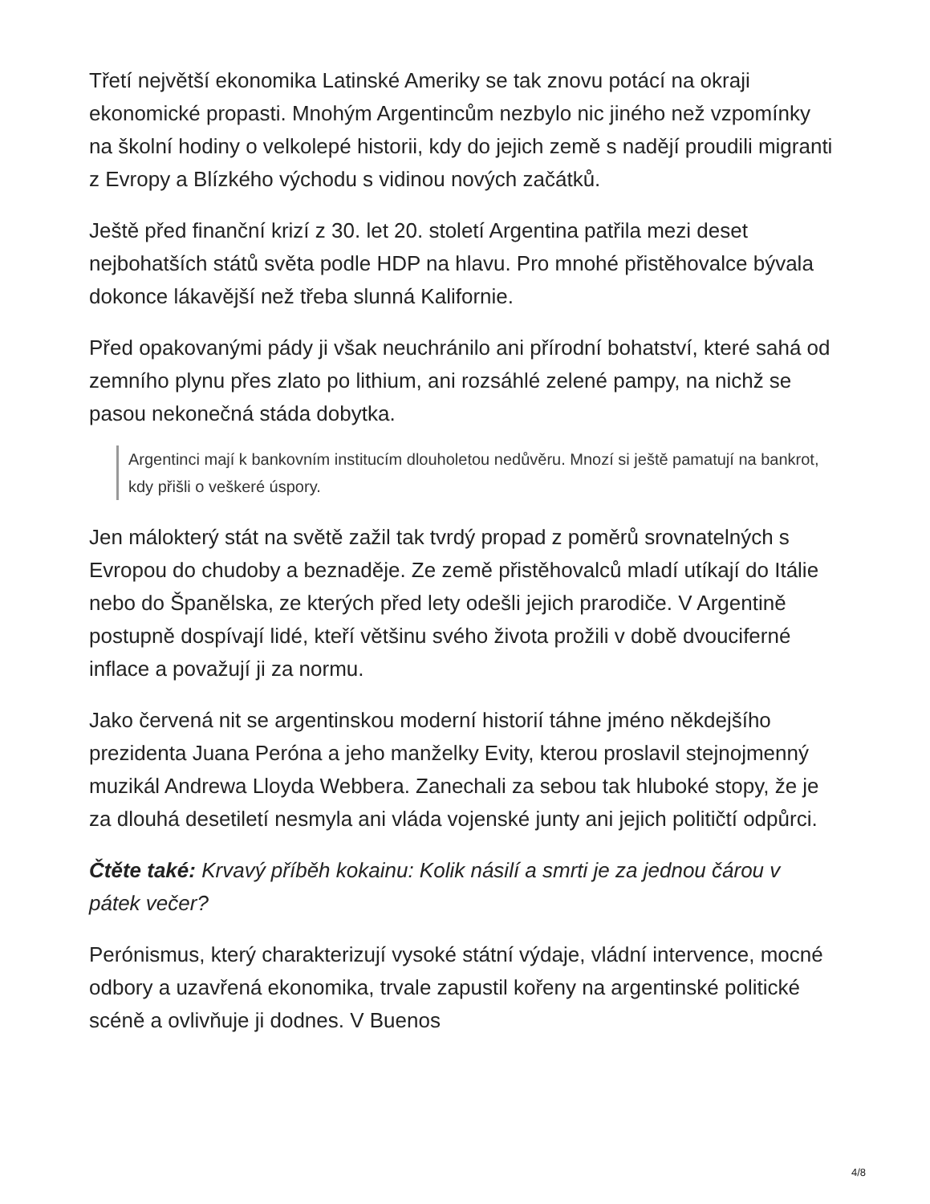Třetí největší ekonomika Latinské Ameriky se tak znovu potácí na okraji ekonomické propasti. Mnohým Argentincům nezbylo nic jiného než vzpomínky na školní hodiny o velkolepé historii, kdy do jejich země s nadějí proudili migranti z Evropy a Blízkého východu s vidinou nových začátků.
Ještě před finanční krizí z 30. let 20. století Argentina patřila mezi deset nejbohatších států světa podle HDP na hlavu. Pro mnohé přistěhovalce bývala dokonce lákavější než třeba slunná Kalifornie.
Před opakovanými pády ji však neuchránilo ani přírodní bohatství, které sahá od zemního plynu přes zlato po lithium, ani rozsáhlé zelené pampy, na nichž se pasou nekonečná stáda dobytka.
Argentinci mají k bankovním institucím dlouholetou nedůvěru. Mnozí si ještě pamatují na bankrot, kdy přišli o veškeré úspory.
Jen málokterý stát na světě zažil tak tvrdý propad z poměrů srovnatelných s Evropou do chudoby a beznaděje. Ze země přistěhovalců mladí utíkají do Itálie nebo do Španělska, ze kterých před lety odešli jejich prarodiče. V Argentině postupně dospívají lidé, kteří většinu svého života prožili v době dvouciferné inflace a považují ji za normu.
Jako červená nit se argentinskou moderní historií táhne jméno někdejšího prezidenta Juana Peróna a jeho manželky Evity, kterou proslavil stejnojmenný muzikál Andrewa Lloyda Webbera. Zanechali za sebou tak hluboké stopy, že je za dlouhá desetiletí nesmyla ani vláda vojenské junty ani jejich političtí odpůrci.
Čtěte také: Krvavý příběh kokainu: Kolik násilí a smrti je za jednou čárou v pátek večer?
Perónismus, který charakterizují vysoké státní výdaje, vládní intervence, mocné odbory a uzavřená ekonomika, trvale zapustil kořeny na argentinské politické scéně a ovlivňuje ji dodnes. V Buenos
4/8